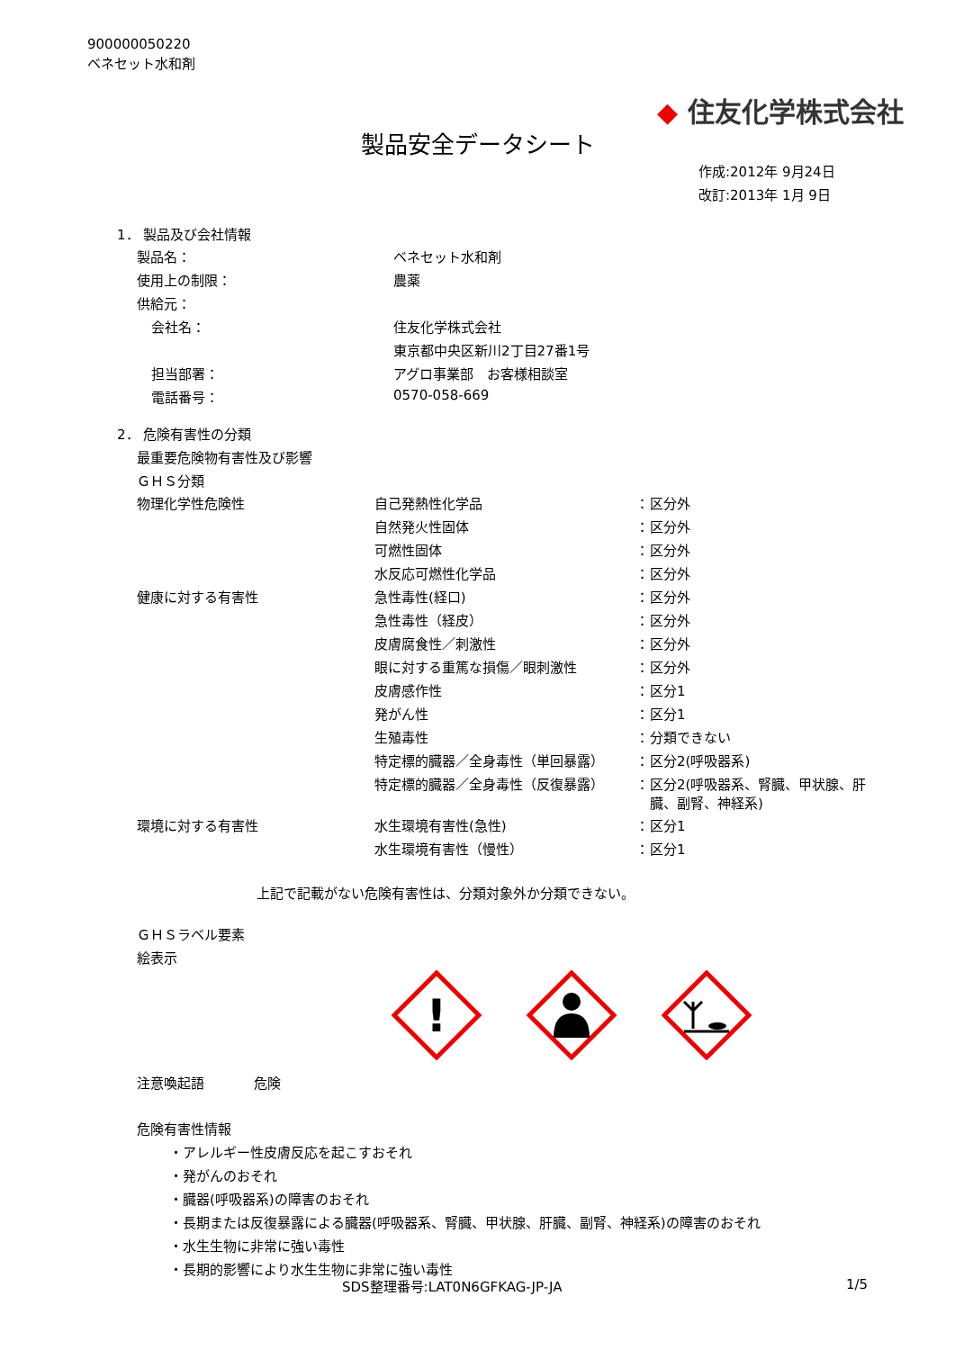900000050220
ベネセット水和剤
◆ 住友化学株式会社
製品安全データシート
作成:2012年 9月24日
改訂:2013年 1月 9日
1． 製品及び会社情報
| 製品名： | ベネセット水和剤 |
| 使用上の制限： | 農薬 |
| 供給元： | |
| 会社名： | 住友化学株式会社 |
| | 東京都中央区新川2丁目27番1号 |
| 担当部署： | アグロ事業部 お客様相談室 |
| 電話番号： | 0570-058-669 |
2． 危険有害性の分類
最重要危険物有害性及び影響
ＧＨＳ分類
| 物理化学性危険性 | 自己発熱性化学品 | ： | 区分外 |
| | 自然発火性固体 | ： | 区分外 |
| | 可燃性固体 | ： | 区分外 |
| | 水反応可燃性化学品 | ： | 区分外 |
| 健康に対する有害性 | 急性毒性(経口) | ： | 区分外 |
| | 急性毒性（経皮） | ： | 区分外 |
| | 皮膚腐食性／刺激性 | ： | 区分外 |
| | 眼に対する重篤な損傷／眼刺激性 | ： | 区分外 |
| | 皮膚感作性 | ： | 区分1 |
| | 発がん性 | ： | 区分1 |
| | 生殖毒性 | ： | 分類できない |
| | 特定標的臓器／全身毒性（単回暴露） | ： | 区分2(呼吸器系) |
| | 特定標的臓器／全身毒性（反復暴露） | ： | 区分2(呼吸器系、腎臓、甲状腺、肝 臓、副腎、神経系) |
| 環境に対する有害性 | 水生環境有害性(急性) | ： | 区分1 |
| | 水生環境有害性（慢性） | ： | 区分1 |
上記で記載がない危険有害性は、分類対象外か分類できない。
ＧＨＳラベル要素
絵表示
!
| 注意喚起語 | 危険 |
危険有害性情報
・アレルギー性皮膚反応を起こすおそれ
・発がんのおそれ
・臓器(呼吸器系)の障害のおそれ
・長期または反復暴露による臓器(呼吸器系、腎臓、甲状腺、肝臓、副腎、神経系)の障害のおそれ
・水生生物に非常に強い毒性
・長期的影響により水生生物に非常に強い毒性
SDS整理番号:LAT0N6GFKAG-JP-JA 1/5